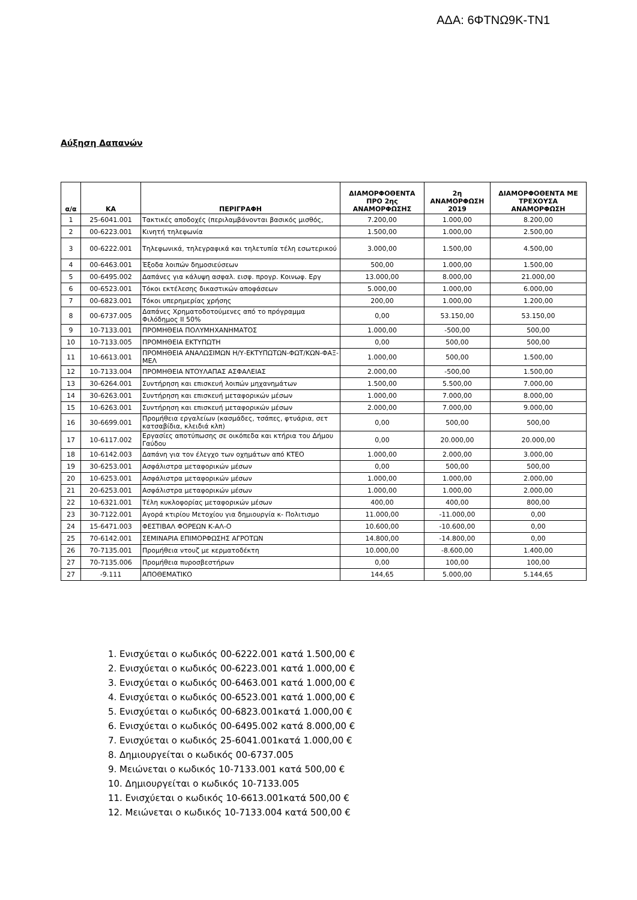ΑΔΑ: 6ΦΤΝΩ9Κ-ΤΝ1
Αύξηση Δαπανών
| α/α | ΚΑ | ΠΕΡΙΓΡΑΦΗ | ΔΙΑΜΟΡΦΟΘΕΝΤΑ ΠΡΟ 2ης ΑΝΑΜΟΡΦΩΣΗΣ | 2η ΑΝΑΜΟΡΦΩΣΗ 2019 | ΔΙΑΜΟΡΦΟΘΕΝΤΑ ΜΕ ΤΡΕΧΟΥΣΑ ΑΝΑΜΟΡΦΩΣΗ |
| --- | --- | --- | --- | --- | --- |
| 1 | 25-6041.001 | Τακτικές αποδοχές (περιλαμβάνονται βασικός μισθός, | 7.200,00 | 1.000,00 | 8.200,00 |
| 2 | 00-6223.001 | Κινητή τηλεφωνία | 1.500,00 | 1.000,00 | 2.500,00 |
| 3 | 00-6222.001 | Τηλεφωνικά, τηλεγραφικά και τηλετυπία τέλη εσωτερικού | 3.000,00 | 1.500,00 | 4.500,00 |
| 4 | 00-6463.001 | Έξοδα λοιπών δημοσιεύσεων | 500,00 | 1.000,00 | 1.500,00 |
| 5 | 00-6495.002 | Δαπάνες για κάλυψη ασφαλ. εισφ. προγρ. Κοινωφ. Εργ | 13.000,00 | 8.000,00 | 21.000,00 |
| 6 | 00-6523.001 | Τόκοι εκτέλεσης δικαστικών αποφάσεων | 5.000,00 | 1.000,00 | 6.000,00 |
| 7 | 00-6823.001 | Τόκοι υπερημερίας χρήσης | 200,00 | 1.000,00 | 1.200,00 |
| 8 | 00-6737.005 | Δαπάνες Χρηματοδοτούμενες από το πρόγραμμα Φιλόδημος ΙΙ 50% | 0,00 | 53.150,00 | 53.150,00 |
| 9 | 10-7133.001 | ΠΡΟΜΗΘΕΙΑ ΠΟΛΥΜΗΧΑΝΗΜΑΤΟΣ | 1.000,00 | -500,00 | 500,00 |
| 10 | 10-7133.005 | ΠΡΟΜΗΘΕΙΑ ΕΚΤΥΠΩΤΗ | 0,00 | 500,00 | 500,00 |
| 11 | 10-6613.001 | ΠΡΟΜΗΘΕΙΑ ΑΝΑΛΩΣΙΜΩΝ Η/Υ-ΕΚΤΥΠΩΤΩΝ-ΦΩΤ/ΚΩΝ-ΦΑΞ-ΜΕΛ | 1.000,00 | 500,00 | 1.500,00 |
| 12 | 10-7133.004 | ΠΡΟΜΗΘΕΙΑ ΝΤΟΥΛΑΠΑΣ ΑΣΦΑΛΕΙΑΣ | 2.000,00 | -500,00 | 1.500,00 |
| 13 | 30-6264.001 | Συντήρηση και επισκευή λοιπών μηχανημάτων | 1.500,00 | 5.500,00 | 7.000,00 |
| 14 | 30-6263.001 | Συντήρηση και επισκευή μεταφορικών μέσων | 1.000,00 | 7.000,00 | 8.000,00 |
| 15 | 10-6263.001 | Συντήρηση και επισκευή μεταφορικών μέσων | 2.000,00 | 7.000,00 | 9.000,00 |
| 16 | 30-6699.001 | Προμήθεια εργαλείων (κασμάδες, τσάπες, φτυάρια, σετ κατσαβίδια, κλειδιά κλπ) | 0,00 | 500,00 | 500,00 |
| 17 | 10-6117.002 | Εργασίες αποτύπωσης σε οικόπεδα και κτήρια του Δήμου Γαύδου | 0,00 | 20.000,00 | 20.000,00 |
| 18 | 10-6142.003 | Δαπάνη για τον έλεγχο των οχημάτων από ΚΤΕΟ | 1.000,00 | 2.000,00 | 3.000,00 |
| 19 | 30-6253.001 | Ασφάλιστρα μεταφορικών μέσων | 0,00 | 500,00 | 500,00 |
| 20 | 10-6253.001 | Ασφάλιστρα μεταφορικών μέσων | 1.000,00 | 1.000,00 | 2.000,00 |
| 21 | 20-6253.001 | Ασφάλιστρα μεταφορικών μέσων | 1.000,00 | 1.000,00 | 2.000,00 |
| 22 | 10-6321.001 | Τέλη κυκλοφορίας μεταφορικών μέσων | 400,00 | 400,00 | 800,00 |
| 23 | 30-7122.001 | Αγορά κτιρίου Μετοχίου για δημιουργία κ- Πολιτισμο | 11.000,00 | -11.000,00 | 0,00 |
| 24 | 15-6471.003 | ΦΕΣΤΙΒΑΛ ΦΟΡΕΩΝ Κ-ΑΛ-Ο | 10.600,00 | -10.600,00 | 0,00 |
| 25 | 70-6142.001 | ΣΕΜΙΝΑΡΙΑ ΕΠΙΜΟΡΦΩΣΗΣ ΑΓΡΟΤΩΝ | 14.800,00 | -14.800,00 | 0,00 |
| 26 | 70-7135.001 | Προμήθεια ντουζ με κερματοδέκτη | 10.000,00 | -8.600,00 | 1.400,00 |
| 27 | 70-7135.006 | Προμήθεια πυροσβεστήρων | 0,00 | 100,00 | 100,00 |
| 27 | -9.111 | ΑΠΟΘΕΜΑΤΙΚΟ | 144,65 | 5.000,00 | 5.144,65 |
1. Ενισχύεται ο κωδικός 00-6222.001 κατά 1.500,00 €
2. Ενισχύεται ο κωδικός 00-6223.001 κατά 1.000,00 €
3. Ενισχύεται ο κωδικός 00-6463.001 κατά 1.000,00 €
4. Ενισχύεται ο κωδικός 00-6523.001 κατά 1.000,00 €
5. Ενισχύεται ο κωδικός 00-6823.001κατά 1.000,00 €
6. Ενισχύεται ο κωδικός 00-6495.002 κατά 8.000,00 €
7. Ενισχύεται ο κωδικός 25-6041.001κατά 1.000,00 €
8. Δημιουργείται ο κωδικός 00-6737.005
9. Μειώνεται ο κωδικός 10-7133.001 κατά 500,00 €
10. Δημιουργείται ο κωδικός 10-7133.005
11. Ενισχύεται ο κωδικός 10-6613.001κατά 500,00 €
12. Μειώνεται ο κωδικός 10-7133.004 κατά 500,00 €